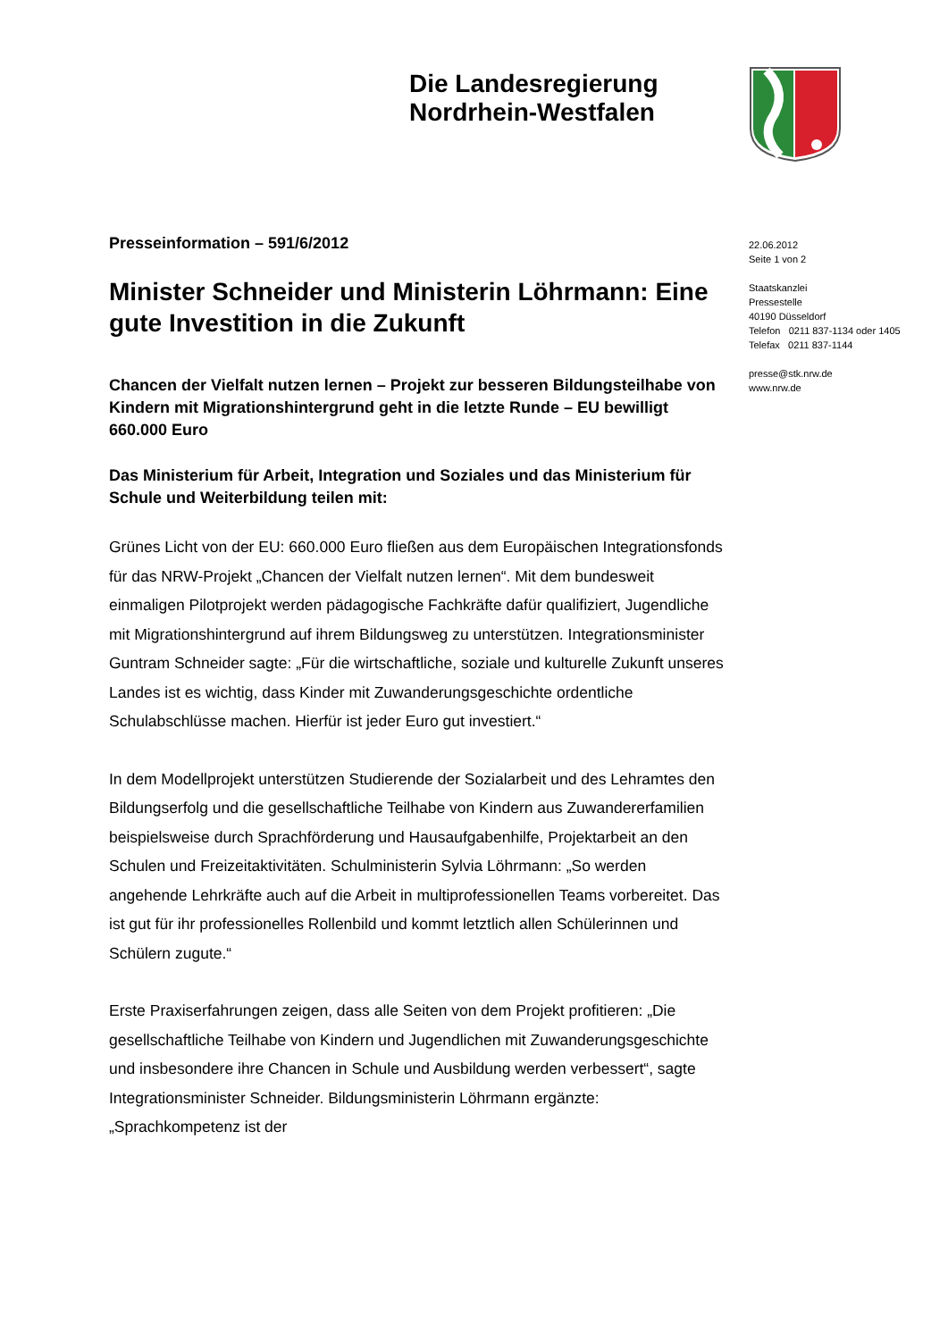Die Landesregierung
Nordrhein-Westfalen
Presseinformation – 591/6/2012
Minister Schneider und Ministerin Löhrmann: Eine gute Investition in die Zukunft
Chancen der Vielfalt nutzen lernen – Projekt zur besseren Bildungsteilhabe von Kindern mit Migrationshintergrund geht in die letzte Runde – EU bewilligt 660.000 Euro
Das Ministerium für Arbeit, Integration und Soziales und das Ministerium für Schule und Weiterbildung teilen mit:
Grünes Licht von der EU: 660.000 Euro fließen aus dem Europäischen Integrationsfonds für das NRW-Projekt „Chancen der Vielfalt nutzen lernen“. Mit dem bundesweit einmaligen Pilotprojekt werden pädagogische Fachkräfte dafür qualifiziert, Jugendliche mit Migrationshintergrund auf ihrem Bildungsweg zu unterstützen. Integrationsminister Guntram Schneider sagte: „Für die wirtschaftliche, soziale und kulturelle Zukunft unseres Landes ist es wichtig, dass Kinder mit Zuwanderungsgeschichte ordentliche Schulabschlüsse machen. Hierfür ist jeder Euro gut investiert.“
In dem Modellprojekt unterstützen Studierende der Sozialarbeit und des Lehramtes den Bildungserfolg und die gesellschaftliche Teilhabe von Kindern aus Zuwandererfamilien beispielsweise durch Sprachförderung und Hausaufgabenhilfe, Projektarbeit an den Schulen und Freizeitaktivitäten. Schulministerin Sylvia Löhrmann: „So werden angehende Lehrkräfte auch auf die Arbeit in multiprofessionellen Teams vorbereitet. Das ist gut für ihr professionelles Rollenbild und kommt letztlich allen Schülerinnen und Schülern zugute.“
Erste Praxiserfahrungen zeigen, dass alle Seiten von dem Projekt profitieren: „Die gesellschaftliche Teilhabe von Kindern und Jugendlichen mit Zuwanderungsgeschichte und insbesondere ihre Chancen in Schule und Ausbildung werden verbessert“, sagte Integrationsminister Schneider. Bildungsministerin Löhrmann ergänzte: „Sprachkompetenz ist der
22.06.2012
Seite 1 von 2
Staatskanzlei
Pressestelle
40190 Düsseldorf
Telefon 0211 837-1134 oder 1405
Telefax 0211 837-1144
presse@stk.nrw.de
www.nrw.de